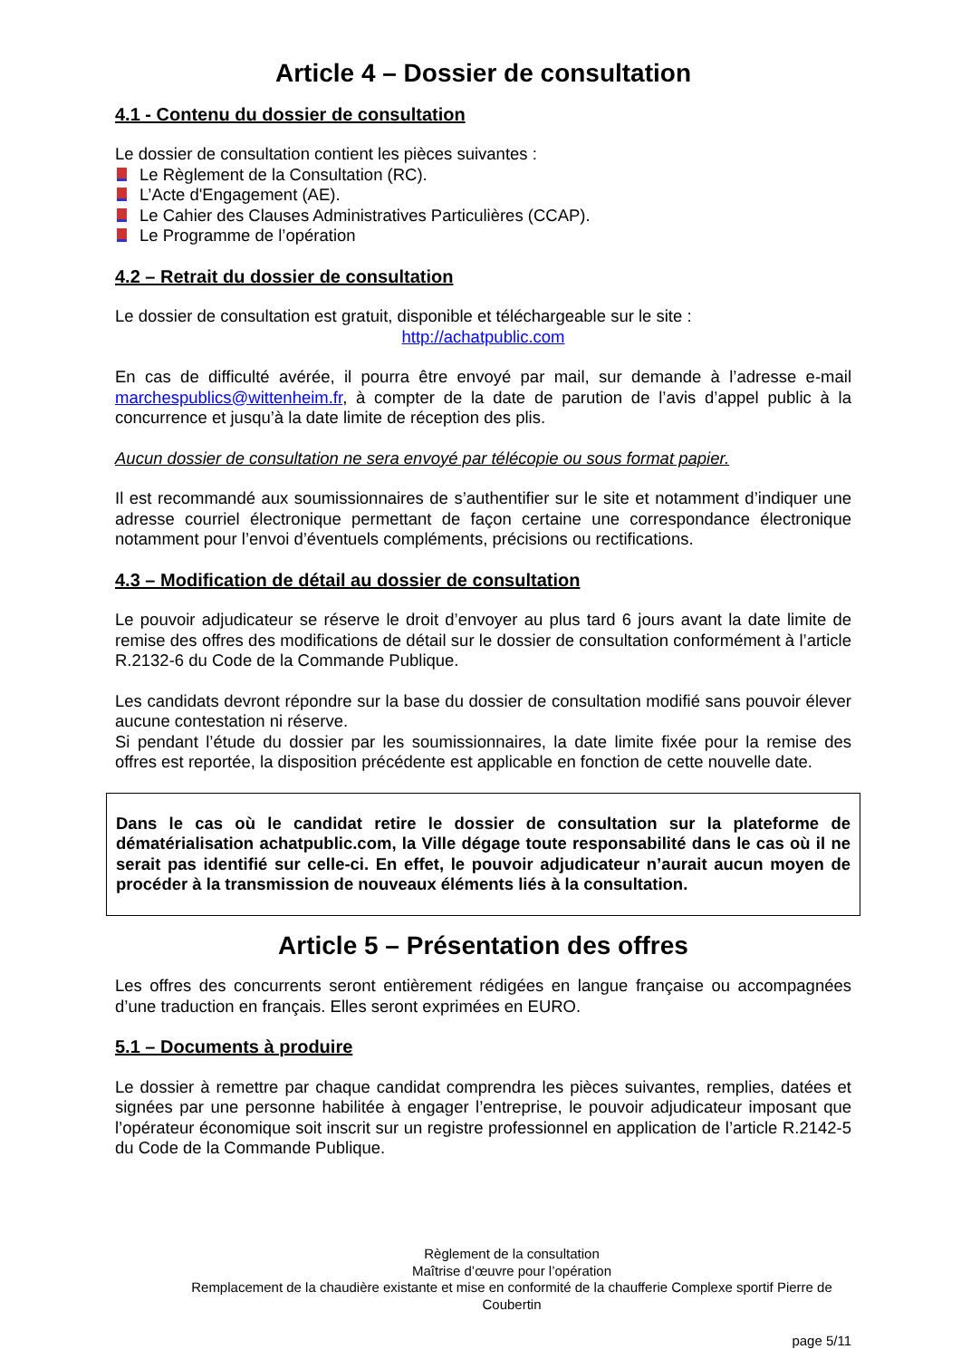Article 4 – Dossier de consultation
4.1 - Contenu du dossier de consultation
Le dossier de consultation contient les pièces suivantes :
Le Règlement de la Consultation (RC).
L’Acte d'Engagement (AE).
Le Cahier des Clauses Administratives Particulières (CCAP).
Le Programme de l’opération
4.2 – Retrait du dossier de consultation
Le dossier de consultation est gratuit, disponible et téléchargeable sur le site :
http://achatpublic.com
En cas de difficulté avérée, il pourra être envoyé par mail, sur demande à l’adresse e-mail marchespublics@wittenheim.fr, à compter de la date de parution de l’avis d’appel public à la concurrence et jusqu’à la date limite de réception des plis.
Aucun dossier de consultation ne sera envoyé par télécopie ou sous format papier.
Il est recommandé aux soumissionnaires de s’authentifier sur le site et notamment d’indiquer une adresse courriel électronique permettant de façon certaine une correspondance électronique notamment pour l’envoi d’éventuels compléments, précisions ou rectifications.
4.3 – Modification de détail au dossier de consultation
Le pouvoir adjudicateur se réserve le droit d’envoyer au plus tard 6 jours avant la date limite de remise des offres des modifications de détail sur le dossier de consultation conformément à l’article R.2132-6 du Code de la Commande Publique.
Les candidats devront répondre sur la base du dossier de consultation modifié sans pouvoir élever aucune contestation ni réserve.
Si pendant l’étude du dossier par les soumissionnaires, la date limite fixée pour la remise des offres est reportée, la disposition précédente est applicable en fonction de cette nouvelle date.
Dans le cas où le candidat retire le dossier de consultation sur la plateforme de dématérialisation achatpublic.com, la Ville dégage toute responsabilité dans le cas où il ne serait pas identifié sur celle-ci. En effet, le pouvoir adjudicateur n’aurait aucun moyen de procéder à la transmission de nouveaux éléments liés à la consultation.
Article 5 – Présentation des offres
Les offres des concurrents seront entièrement rédigées en langue française ou accompagnées d’une traduction en français. Elles seront exprimées en EURO.
5.1 – Documents à produire
Le dossier à remettre par chaque candidat comprendra les pièces suivantes, remplies, datées et signées par une personne habilitée à engager l’entreprise, le pouvoir adjudicateur imposant que l’opérateur économique soit inscrit sur un registre professionnel en application de l’article R.2142-5 du Code de la Commande Publique.
Règlement de la consultation
Maîtrise d’œuvre pour l’opération
Remplacement de la chaudière existante et mise en conformité de la chaufferie Complexe sportif Pierre de Coubertin
page 5/11